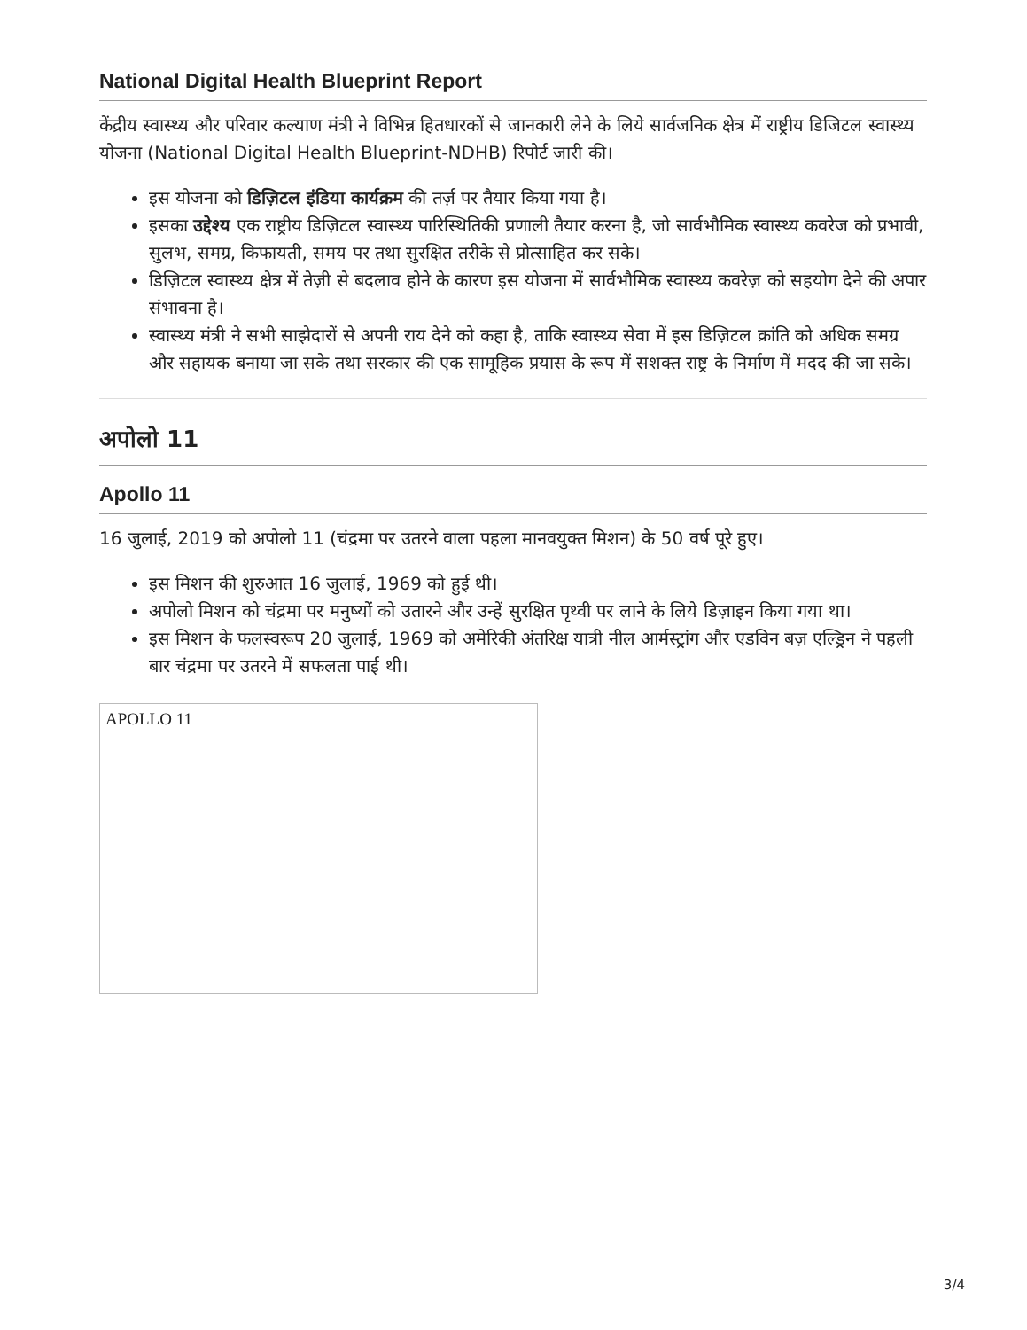National Digital Health Blueprint Report
केंद्रीय स्वास्थ्य और परिवार कल्याण मंत्री ने विभिन्न हितधारकों से जानकारी लेने के लिये सार्वजनिक क्षेत्र में राष्ट्रीय डिजिटल स्वास्थ्य योजना (National Digital Health Blueprint-NDHB) रिपोर्ट जारी की।
इस योजना को डिज़िटल इंडिया कार्यक्रम की तर्ज़ पर तैयार किया गया है।
इसका उद्देश्य एक राष्ट्रीय डिज़िटल स्वास्थ्य पारिस्थितिकी प्रणाली तैयार करना है, जो सार्वभौमिक स्वास्थ्य कवरेज को प्रभावी, सुलभ, समग्र, किफायती, समय पर तथा सुरक्षित तरीके से प्रोत्साहित कर सके।
डिज़िटल स्वास्थ्य क्षेत्र में तेज़ी से बदलाव होने के कारण इस योजना में सार्वभौमिक स्वास्थ्य कवरेज़ को सहयोग देने की अपार संभावना है।
स्वास्थ्य मंत्री ने सभी साझेदारों से अपनी राय देने को कहा है, ताकि स्वास्थ्य सेवा में इस डिज़िटल क्रांति को अधिक समग्र और सहायक बनाया जा सके तथा सरकार की एक सामूहिक प्रयास के रूप में सशक्त राष्ट्र के निर्माण में मदद की जा सके।
अपोलो 11
Apollo 11
16 जुलाई, 2019 को अपोलो 11 (चंद्रमा पर उतरने वाला पहला मानवयुक्त मिशन) के 50 वर्ष पूरे हुए।
इस मिशन की शुरुआत 16 जुलाई, 1969 को हुई थी।
अपोलो मिशन को चंद्रमा पर मनुष्यों को उतारने और उन्हें सुरक्षित पृथ्वी पर लाने के लिये डिज़ाइन किया गया था।
इस मिशन के फलस्वरूप 20 जुलाई, 1969 को अमेरिकी अंतरिक्ष यात्री नील आर्मस्ट्रांग और एडविन बज़ एल्ड्रिन ने पहली बार चंद्रमा पर उतरने में सफलता पाई थी।
APOLLO 11
3/4